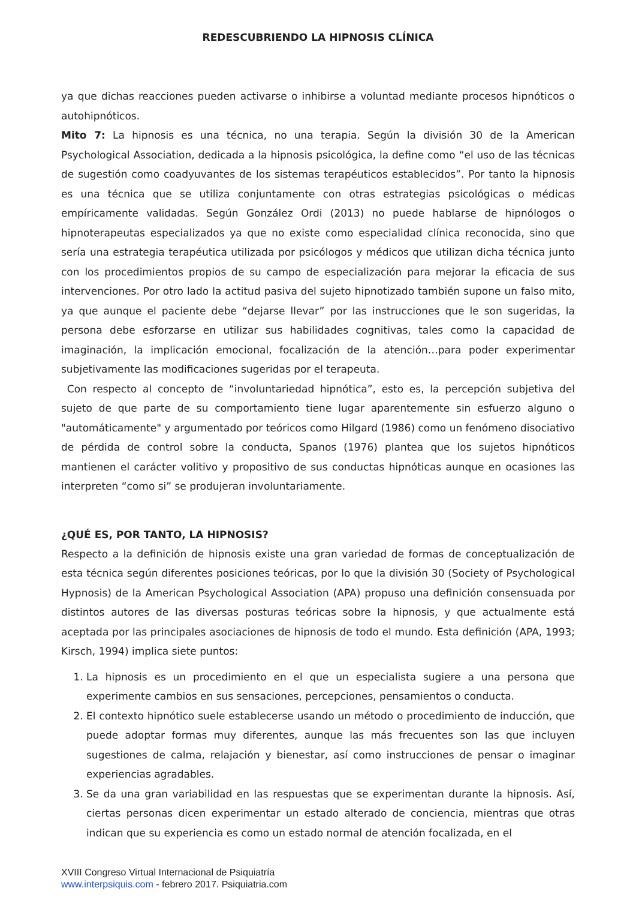REDESCUBRIENDO LA HIPNOSIS CLÍNICA
ya que dichas reacciones pueden activarse o inhibirse a voluntad mediante procesos hipnóticos o autohipnóticos.
Mito 7: La hipnosis es una técnica, no una terapia. Según la división 30 de la American Psychological Association, dedicada a la hipnosis psicológica, la define como “el uso de las técnicas de sugestión como coadyuvantes de los sistemas terapéuticos establecidos”. Por tanto la hipnosis es una técnica que se utiliza conjuntamente con otras estrategias psicológicas o médicas empíricamente validadas. Según González Ordi (2013) no puede hablarse de hipnólogos o hipnoterapeutas especializados ya que no existe como especialidad clínica reconocida, sino que sería una estrategia terapéutica utilizada por psicólogos y médicos que utilizan dicha técnica junto con los procedimientos propios de su campo de especialización para mejorar la eficacia de sus intervenciones. Por otro lado la actitud pasiva del sujeto hipnotizado también supone un falso mito, ya que aunque el paciente debe “dejarse llevar” por las instrucciones que le son sugeridas, la persona debe esforzarse en utilizar sus habilidades cognitivas, tales como la capacidad de imaginación, la implicación emocional, focalización de la atención…para poder experimentar subjetivamente las modificaciones sugeridas por el terapeuta.
Con respecto al concepto de “involuntariedad hipnótica”, esto es, la percepción subjetiva del sujeto de que parte de su comportamiento tiene lugar aparentemente sin esfuerzo alguno o "automáticamente" y argumentado por teóricos como Hilgard (1986) como un fenómeno disociativo de pérdida de control sobre la conducta, Spanos (1976) plantea que los sujetos hipnóticos mantienen el carácter volitivo y propositivo de sus conductas hipnóticas aunque en ocasiones las interpreten “como si” se produjeran involuntariamente.
¿QUÉ ES, POR TANTO, LA HIPNOSIS?
Respecto a la definición de hipnosis existe una gran variedad de formas de conceptualización de esta técnica según diferentes posiciones teóricas, por lo que la división 30 (Society of Psychological Hypnosis) de la American Psychological Association (APA) propuso una definición consensuada por distintos autores de las diversas posturas teóricas sobre la hipnosis, y que actualmente está aceptada por las principales asociaciones de hipnosis de todo el mundo. Esta definición (APA, 1993; Kirsch, 1994) implica siete puntos:
1. La hipnosis es un procedimiento en el que un especialista sugiere a una persona que experimente cambios en sus sensaciones, percepciones, pensamientos o conducta.
2. El contexto hipnótico suele establecerse usando un método o procedimiento de inducción, que puede adoptar formas muy diferentes, aunque las más frecuentes son las que incluyen sugestiones de calma, relajación y bienestar, así como instrucciones de pensar o imaginar experiencias agradables.
3. Se da una gran variabilidad en las respuestas que se experimentan durante la hipnosis. Así, ciertas personas dicen experimentar un estado alterado de conciencia, mientras que otras indican que su experiencia es como un estado normal de atención focalizada, en el
XVIII Congreso Virtual Internacional de Psiquiatría
www.interpsiquis.com - febrero 2017. Psiquiatria.com